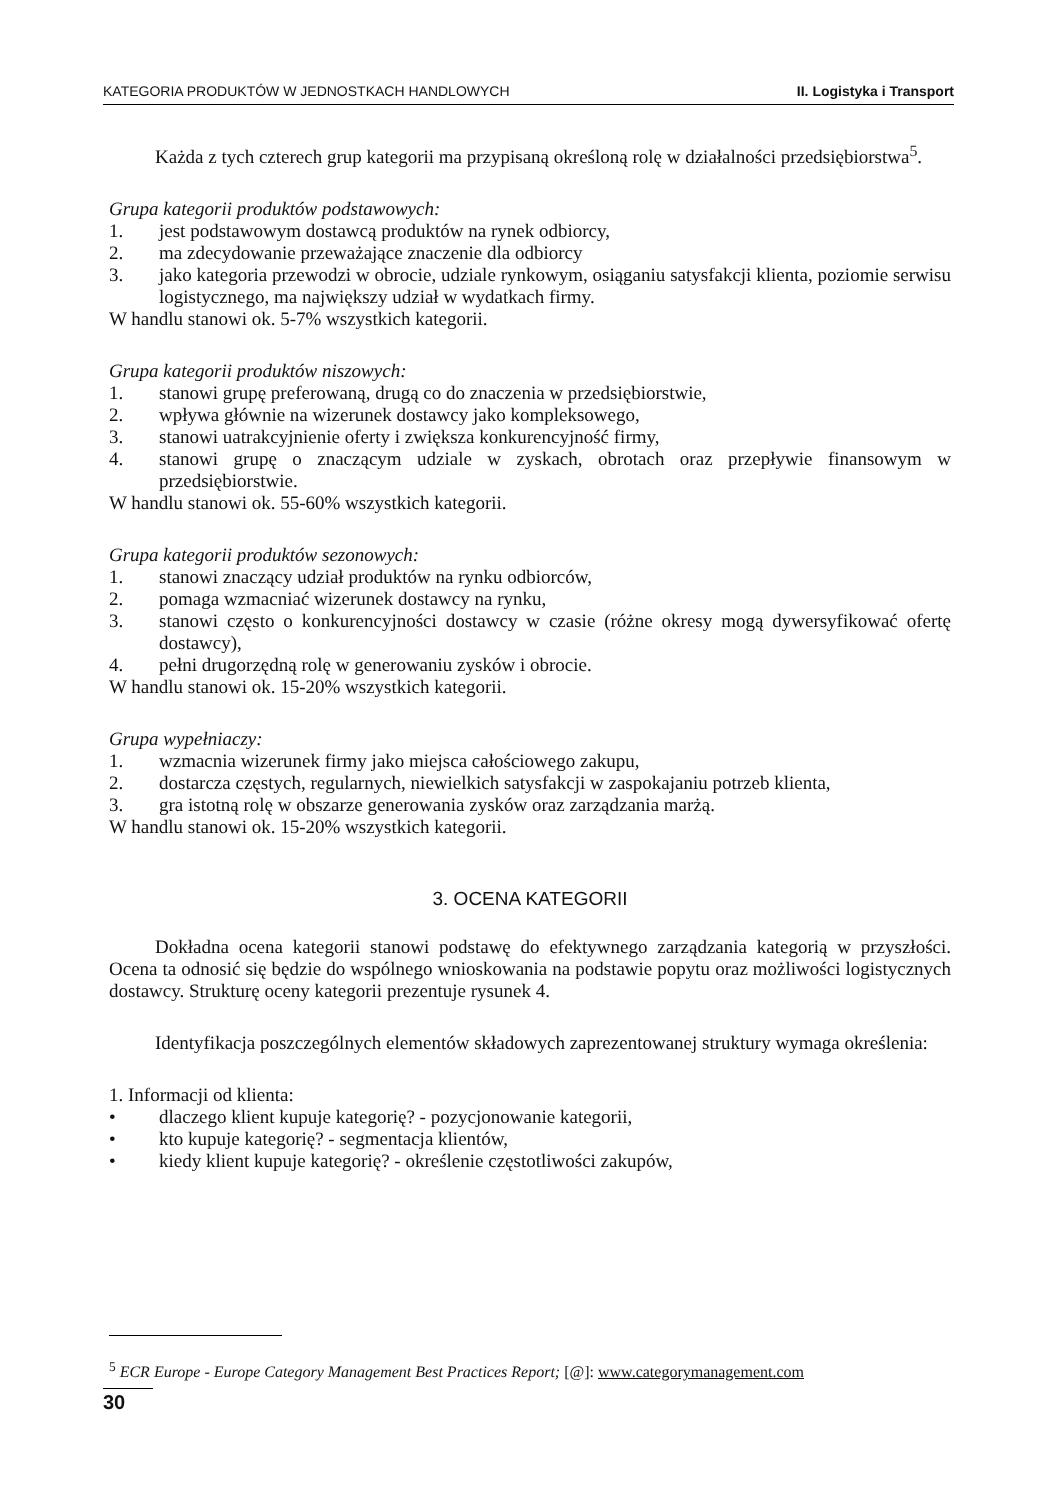KATEGORIA PRODUKTÓW W JEDNOSTKACH HANDLOWYCH II. Logistyka i Transport
Każda z tych czterech grup kategorii ma przypisaną określoną rolę w działalności przedsiębiorstwa<sup>5</sup>.
Grupa kategorii produktów podstawowych:
1. jest podstawowym dostawcą produktów na rynek odbiorcy,
2. ma zdecydowanie przeważające znaczenie dla odbiorcy
3. jako kategoria przewodzi w obrocie, udziale rynkowym, osiąganiu satysfakcji klienta, poziomie serwisu logistycznego, ma największy udział w wydatkach firmy.
W handlu stanowi ok. 5-7% wszystkich kategorii.
Grupa kategorii produktów niszowych:
1. stanowi grupę preferowaną, drugą co do znaczenia w przedsiębiorstwie,
2. wpływa głównie na wizerunek dostawcy jako kompleksowego,
3. stanowi uatrakcyjnienie oferty i zwiększa konkurencyjność firmy,
4. stanowi grupę o znaczącym udziale w zyskach, obrotach oraz przepływie finansowym w przedsiębiorstwie.
W handlu stanowi ok. 55-60% wszystkich kategorii.
Grupa kategorii produktów sezonowych:
1. stanowi znaczący udział produktów na rynku odbiorców,
2. pomaga wzmacniać wizerunek dostawcy na rynku,
3. stanowi często o konkurencyjności dostawcy w czasie (różne okresy mogą dywersyfikować ofertę dostawcy),
4. pełni drugorzędną rolę w generowaniu zysków i obrocie.
W handlu stanowi ok. 15-20% wszystkich kategorii.
Grupa wypełniaczy:
1. wzmacnia wizerunek firmy jako miejsca całościowego zakupu,
2. dostarcza częstych, regularnych, niewielkich satysfakcji w zaspokajaniu potrzeb klienta,
3. gra istotną rolę w obszarze generowania zysków oraz zarządzania marżą.
W handlu stanowi ok. 15-20% wszystkich kategorii.
3. OCENA KATEGORII
Dokładna ocena kategorii stanowi podstawę do efektywnego zarządzania kategorią w przyszłości. Ocena ta odnosić się będzie do wspólnego wnioskowania na podstawie popytu oraz możliwości logistycznych dostawcy. Strukturę oceny kategorii prezentuje rysunek 4.
Identyfikacja poszczególnych elementów składowych zaprezentowanej struktury wymaga określenia:
1. Informacji od klienta:
• dlaczego klient kupuje kategorię? - pozycjonowanie kategorii,
• kto kupuje kategorię? - segmentacja klientów,
• kiedy klient kupuje kategorię? - określenie częstotliwości zakupów,
<sup>5</sup> ECR Europe - Europe Category Management Best Practices Report; [@]: www.categorymanagement.com
30